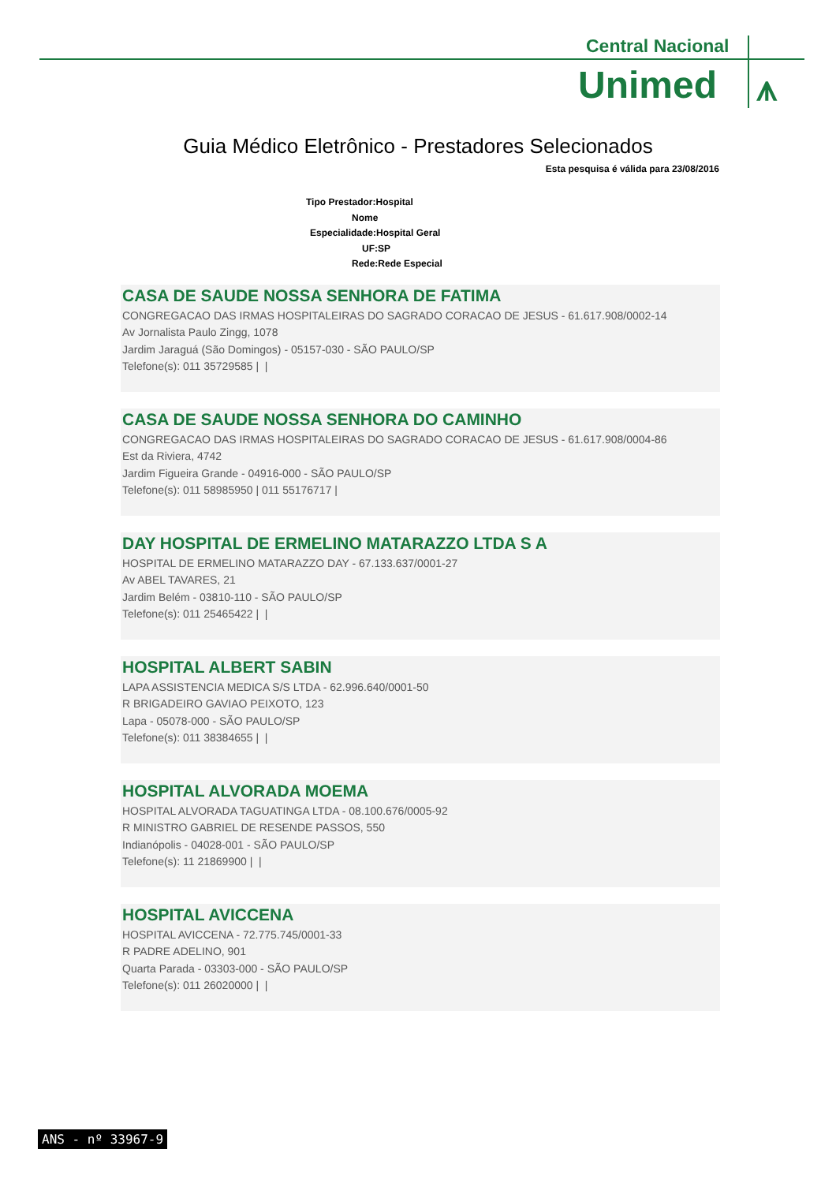Central Nacional
Unimed ⩚
Guia Médico Eletrônico - Prestadores Selecionados
Esta pesquisa é válida para 23/08/2016
Tipo Prestador:Hospital
Nome
Especialidade:Hospital Geral
UF:SP
Rede:Rede Especial
CASA DE SAUDE NOSSA SENHORA DE FATIMA
CONGREGACAO DAS IRMAS HOSPITALEIRAS DO SAGRADO CORACAO DE JESUS - 61.617.908/0002-14
Av Jornalista Paulo Zingg, 1078
Jardim Jaraguá (São Domingos) - 05157-030 - SÃO PAULO/SP
Telefone(s): 011 35729585 | |
CASA DE SAUDE NOSSA SENHORA DO CAMINHO
CONGREGACAO DAS IRMAS HOSPITALEIRAS DO SAGRADO CORACAO DE JESUS - 61.617.908/0004-86
Est da Riviera, 4742
Jardim Figueira Grande - 04916-000 - SÃO PAULO/SP
Telefone(s): 011 58985950 | 011 55176717 |
DAY HOSPITAL DE ERMELINO MATARAZZO LTDA S A
HOSPITAL DE ERMELINO MATARAZZO DAY - 67.133.637/0001-27
Av ABEL TAVARES, 21
Jardim Belém - 03810-110 - SÃO PAULO/SP
Telefone(s): 011 25465422 | |
HOSPITAL ALBERT SABIN
LAPA ASSISTENCIA MEDICA S/S LTDA - 62.996.640/0001-50
R BRIGADEIRO GAVIAO PEIXOTO, 123
Lapa - 05078-000 - SÃO PAULO/SP
Telefone(s): 011 38384655 | |
HOSPITAL ALVORADA MOEMA
HOSPITAL ALVORADA TAGUATINGA LTDA - 08.100.676/0005-92
R MINISTRO GABRIEL DE RESENDE PASSOS, 550
Indianópolis - 04028-001 - SÃO PAULO/SP
Telefone(s): 11 21869900 | |
HOSPITAL AVICCENA
HOSPITAL AVICCENA - 72.775.745/0001-33
R PADRE ADELINO, 901
Quarta Parada - 03303-000 - SÃO PAULO/SP
Telefone(s): 011 26020000 | |
ANS - nº 33967-9